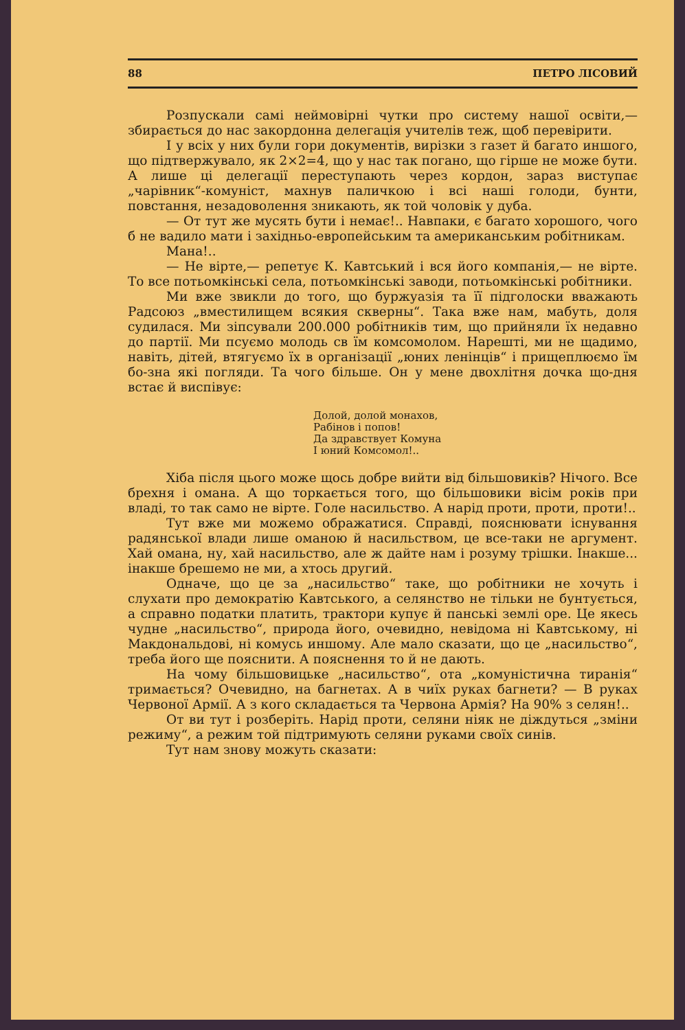88 ПЕТРО ЛІСОВИЙ
Розпускали самі неймовірні чутки про систему нашої освіти,— збирається до нас закордонна делегація учителів теж, щоб перевірити.
І у всіх у них були гори документів, вирізки з газет й багато иншого, що підтвержувало, як 2×2=4, що у нас так погано, що гірше не може бути. А лише ці делегації переступають через кордон, зараз виступає „чарівник“-комуніст, махнув паличкою і всі наші голоди, бунти, повстання, незадоволення зникають, як той чоловік у дуба.
— От тут же мусять бути і немає!.. Навпаки, є багато хорошого, чого б не вадило мати і західньо-европейським та американським робітникам.
Мана!..
— Не вірте,— репетує К. Кавтський і вся його компанія,— не вірте. То все потьомкінські села, потьомкінські заводи, потьомкінські робітники.
Ми вже звикли до того, що буржуазія та її підголоски вважають Радсоюз „вместилищем всякия скверны“. Така вже нам, мабуть, доля судилася. Ми зіпсували 200.000 робітників тим, що прийняли їх недавно до партії. Ми псуємо молодь св їм комсомолом. Нарешті, ми не щадимо, навіть, дітей, втягуємо їх в організації „юних ленінців“ і прищеплюємо їм бо-зна які погляди. Та чого більше. Он у мене двохлітня дочка що-дня встає й виспівує:
Долой, долой монахов,
Рабінов і попов!
Да здравствует Комуна
І юний Комсомол!..
Хіба після цього може щось добре вийти від більшовиків? Нічого. Все брехня і омана. А що торкається того, що більшовики вісім років при владі, то так само не вірте. Голе насильство. А нарід проти, проти, проти!..
Тут вже ми можемо ображатися. Справді, пояснювати існування радянської влади лише оманою й насильством, це все-таки не аргумент. Хай омана, ну, хай насильство, але ж дайте нам і розуму трішки. Інакше... інакше брешемо не ми, а хтось другий.
Одначе, що це за „насильство“ таке, що робітники не хочуть і слухати про демократію Кавтського, а селянство не тільки не бунтується, а справно податки платить, трактори купує й панські землі оре. Це якесь чудне „насильство“, природа його, очевидно, невідома ні Кавтському, ні Макдональдові, ні комусь иншому. Але мало сказати, що це „насильство“, треба його ще пояснити. А пояснення то й не дають.
На чому більшовицьке „насильство“, ота „комуністична тиранія“ тримається? Очевидно, на багнетах. А в чиїх руках багнети? — В руках Червоної Армії. А з кого складається та Червона Армія? На 90% з селян!..
От ви тут і розберіть. Нарід проти, селяни ніяк не діждуться „зміни режиму“, а режим той підтримують селяни руками своїх синів.
Тут нам знову можуть сказати: